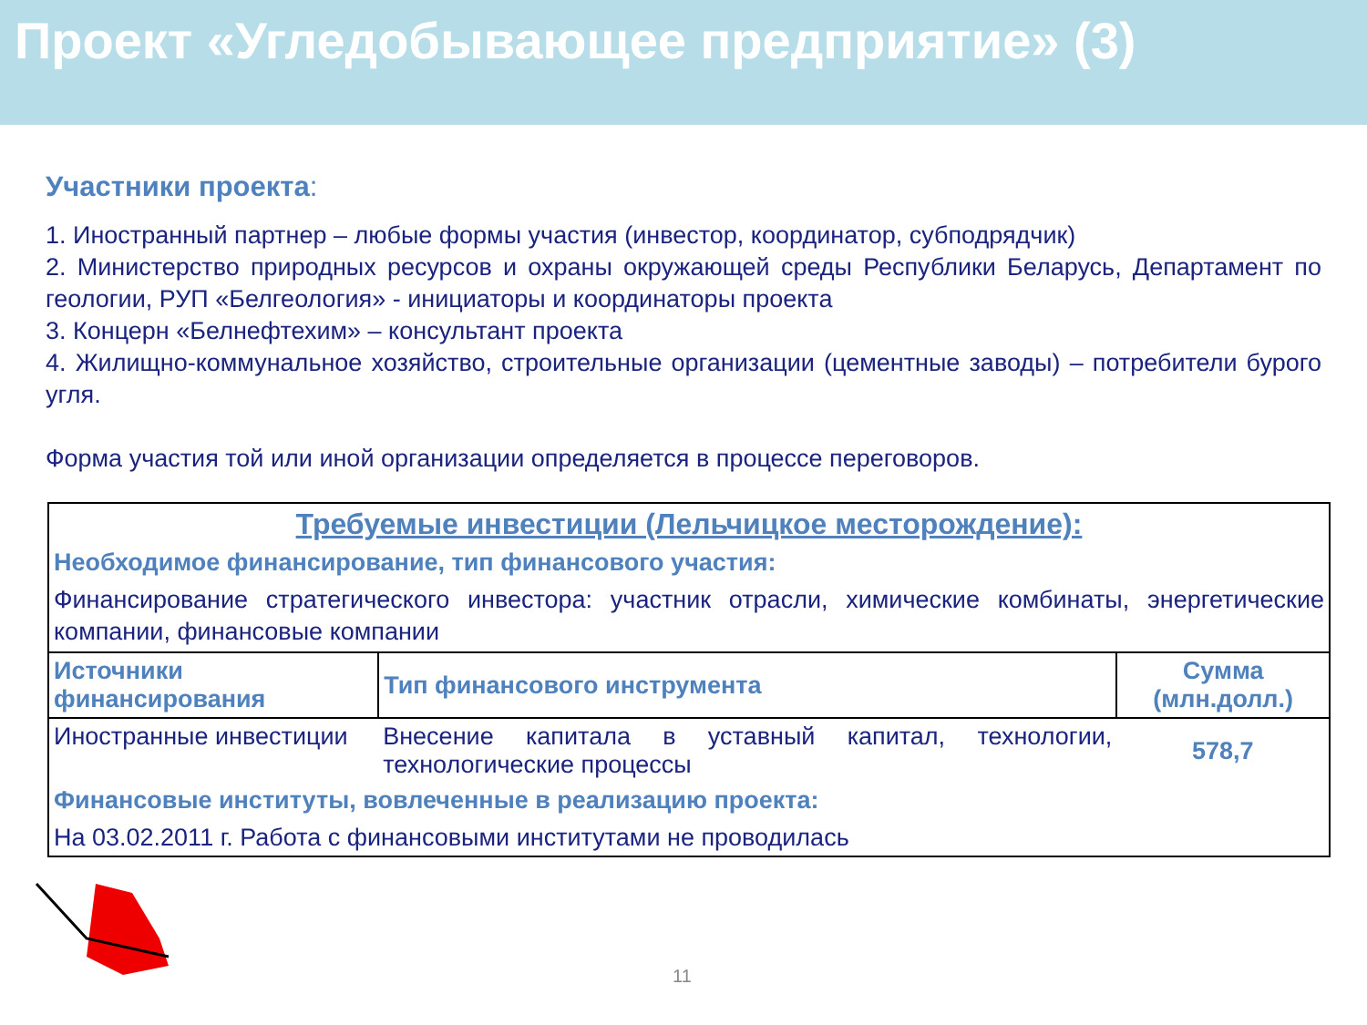Проект «Угледобывающее предприятие» (3)
Участники проекта:
1. Иностранный партнер – любые формы участия (инвестор, координатор, субподрядчик)
2. Министерство природных ресурсов и охраны окружающей среды Республики Беларусь, Департамент по геологии, РУП «Белгеология» - инициаторы и координаторы проекта
3. Концерн «Белнефтехим» – консультант проекта
4. Жилищно-коммунальное хозяйство, строительные организации (цементные заводы) – потребители бурого угля.
Форма участия той или иной организации определяется в процессе переговоров.
| Требуемые инвестиции (Лельчицкое месторождение): Необходимое финансирование, тип финансового участия: Финансирование стратегического инвестора: участник отрасли, химические комбинаты, энергетические компании, финансовые компании | | |
| Источники финансирования | Тип финансового инструмента | Сумма (млн.долл.) |
| Иностранные инвестиции | Внесение капитала в уставный капитал, технологии, технологические процессы | 578,7 |
| Финансовые институты, вовлеченные в реализацию проекта: На 03.02.2011 г. Работа с финансовыми институтами не проводилась | | |
11